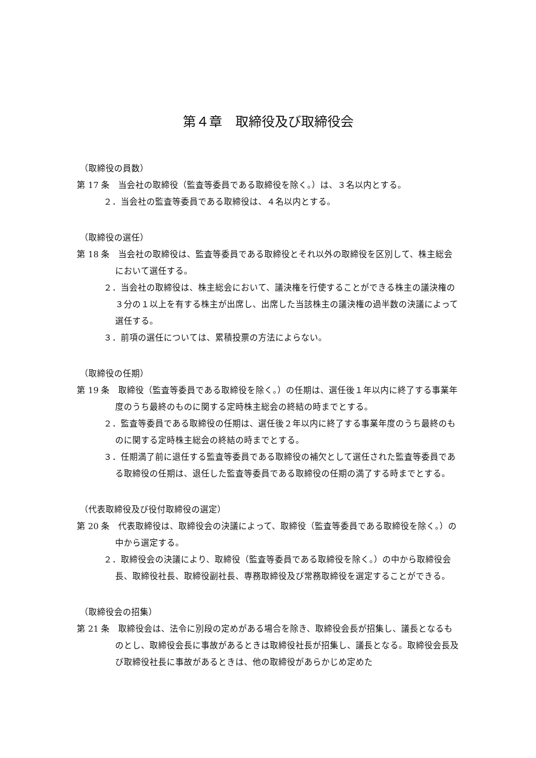第４章　取締役及び取締役会
（取締役の員数）
第 17 条　当会社の取締役（監査等委員である取締役を除く。）は、３名以内とする。
２．当会社の監査等委員である取締役は、４名以内とする。
（取締役の選任）
第 18 条　当会社の取締役は、監査等委員である取締役とそれ以外の取締役を区別して、株主総会において選任する。
２．当会社の取締役は、株主総会において、議決権を行使することができる株主の議決権の３分の１以上を有する株主が出席し、出席した当該株主の議決権の過半数の決議によって選任する。
３．前項の選任については、累積投票の方法によらない。
（取締役の任期）
第 19 条　取締役（監査等委員である取締役を除く。）の任期は、選任後１年以内に終了する事業年度のうち最終のものに関する定時株主総会の終結の時までとする。
２．監査等委員である取締役の任期は、選任後２年以内に終了する事業年度のうち最終のものに関する定時株主総会の終結の時までとする。
３．任期満了前に退任する監査等委員である取締役の補欠として選任された監査等委員である取締役の任期は、退任した監査等委員である取締役の任期の満了する時までとする。
（代表取締役及び役付取締役の選定）
第 20 条　代表取締役は、取締役会の決議によって、取締役（監査等委員である取締役を除く。）の中から選定する。
２．取締役会の決議により、取締役（監査等委員である取締役を除く。）の中から取締役会長、取締役社長、取締役副社長、専務取締役及び常務取締役を選定することができる。
（取締役会の招集）
第 21 条　取締役会は、法令に別段の定めがある場合を除き、取締役会長が招集し、議長となるものとし、取締役会長に事故があるときは取締役社長が招集し、議長となる。取締役会長及び取締役社長に事故があるときは、他の取締役があらかじめ定めた